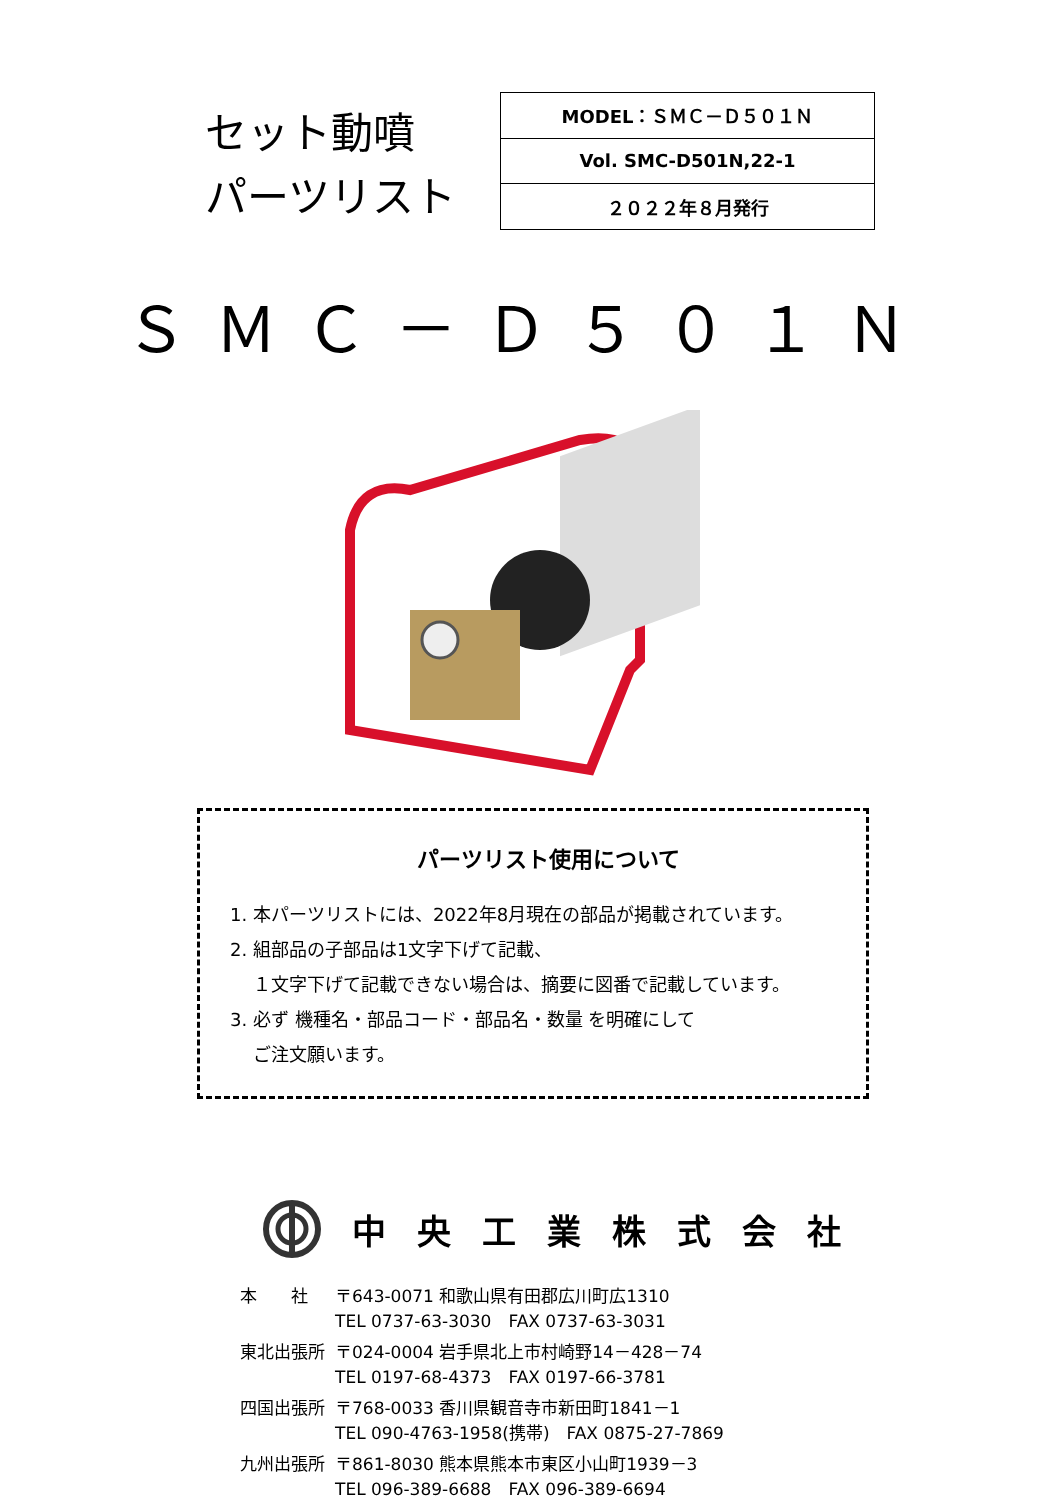セット動噴
パーツリスト
| MODEL：ＳＭＣ－Ｄ５０１Ｎ |
| Vol. SMC-D501N,22-1 |
| ２０２２年８月発行 |
ＳＭＣ－Ｄ５０１Ｎ
パーツリスト使用について
1. 本パーツリストには、2022年8月現在の部品が掲載されています。
2. 組部品の子部品は1文字下げて記載、
１文字下げて記載できない場合は、摘要に図番で記載しています。
3. 必ず 機種名・部品コード・部品名・数量 を明確にして
ご注文願います。
中央工業株式会社
| 本 社 | 〒643-0071 和歌山県有田郡広川町広1310 TEL 0737-63-3030 FAX 0737-63-3031 |
| 東北出張所 | 〒024-0004 岩手県北上市村崎野14－428－74 TEL 0197-68-4373 FAX 0197-66-3781 |
| 四国出張所 | 〒768-0033 香川県観音寺市新田町1841－1 TEL 090-4763-1958(携帯) FAX 0875-27-7869 |
| 九州出張所 | 〒861-8030 熊本県熊本市東区小山町1939－3 TEL 096-389-6688 FAX 096-389-6694 |